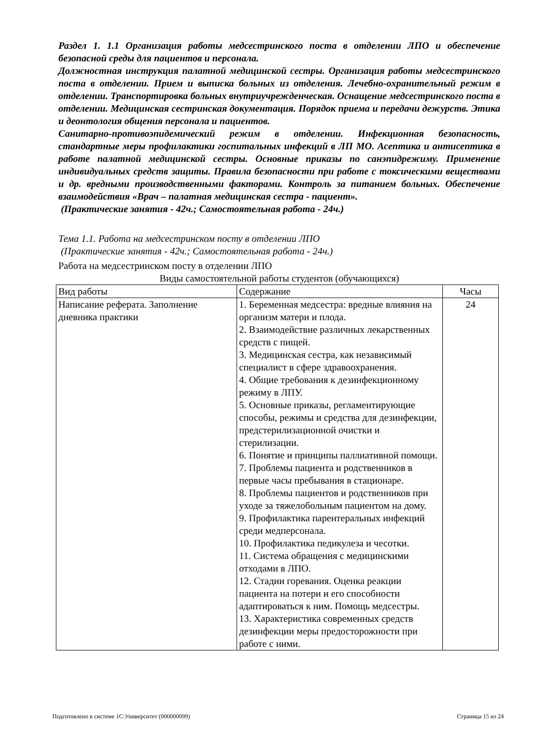Раздел 1. 1.1 Организация работы медсестринского поста в отделении ЛПО и обеспечение безопасной среды для пациентов и персонала.
Должностная инструкция палатной медицинской сестры. Организация работы медсестринского поста в отделении. Прием и выписка больных из отделения. Лечебно-охранительный режим в отделении. Транспортировка больных внутриучрежденческая. Оснащение медсестринского поста в отделении. Медицинская сестринская документация. Порядок приема и передачи дежурств. Этика и деонтология общения персонала и пациентов.
Санитарно-противоэпидемический режим в отделении. Инфекционная безопасность, стандартные меры профилактики госпитальных инфекций в ЛП МО. Асептика и антисептика в работе палатной медицинской сестры. Основные приказы по санэпидрежиму. Применение индивидуальных средств защиты. Правила безопасности при работе с токсическими веществами и др. вредными производственными факторами. Контроль за питанием больных. Обеспечение взаимодействия «Врач – палатная медицинская сестра - пациент».
(Практические занятия - 42ч.; Самостоятельная работа - 24ч.)
Тема 1.1. Работа на медсестринском посту в отделении ЛПО
(Практические занятия - 42ч.; Самостоятельная работа - 24ч.)
Работа на медсестринском посту в отделении ЛПО
Виды самостоятельной работы студентов (обучающихся)
| Вид работы | Содержание | Часы |
| Написание реферата. Заполнение дневника практики | 1. Беременная медсестра: вредные влияния на организм матери и плода. 2. Взаимодействие различных лекарственных средств с пищей. 3. Медицинская сестра, как независимый специалист в сфере здравоохранения. 4. Общие требования к дезинфекционному режиму в ЛПУ. 5. Основные приказы, регламентирующие способы, режимы и средства для дезинфекции, предстерилизационной очистки и стерилизации. 6. Понятие и принципы паллиативной помощи. 7. Проблемы пациента и родственников в первые часы пребывания в стационаре. 8. Проблемы пациентов и родственников при уходе за тяжелобольным пациентом на дому. 9. Профилактика парентеральных инфекций среди медперсонала. 10. Профилактика педикулеза и чесотки. 11. Система обращения с медицинскими отходами в ЛПО. 12. Стадии горевания. Оценка реакции пациента на потери и его способности адаптироваться к ним. Помощь медсестры. 13. Характеристика современных средств дезинфекции меры предосторожности при работе с ними. | 24 |
Подготовлено в системе 1С:Университет (000000099) Страница 15 из 24